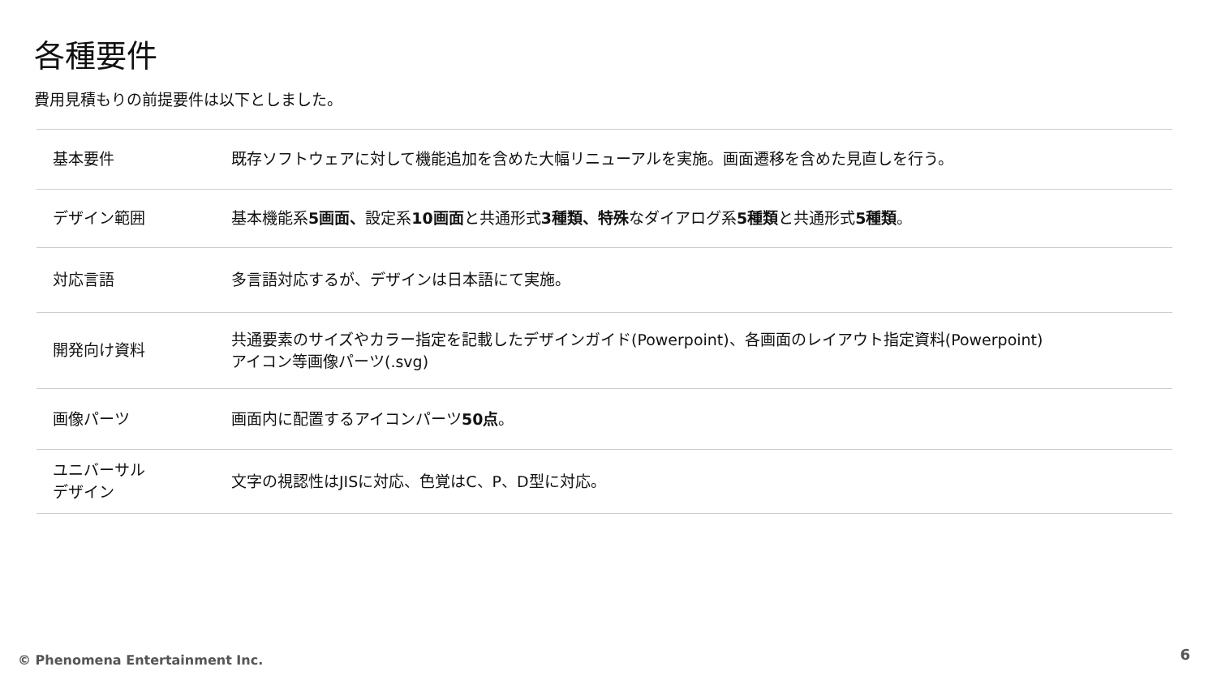各種要件
費用見積もりの前提要件は以下としました。
| 基本要件 | 既存ソフトウェアに対して機能追加を含めた大幅リニューアルを実施。画面遷移を含めた見直しを行う。 |
| デザイン範囲 | 基本機能系 5画面、 設定系 10画面 と共通形式 3種類、特殊 なダイアログ系 5種類 と共通形式 5種類 。 |
| 対応言語 | 多言語対応するが、デザインは日本語にて実施。 |
| 開発向け資料 | 共通要素のサイズやカラー指定を記載したデザインガイド(Powerpoint)、各画面のレイアウト指定資料(Powerpoint) アイコン等画像パーツ(.svg) |
| 画像パーツ | 画面内に配置するアイコンパーツ 50点 。 |
| ユニバーサル デザイン | 文字の視認性はJISに対応、色覚はC、P、D型に対応。 |
© Phenomena Entertainment Inc. 6